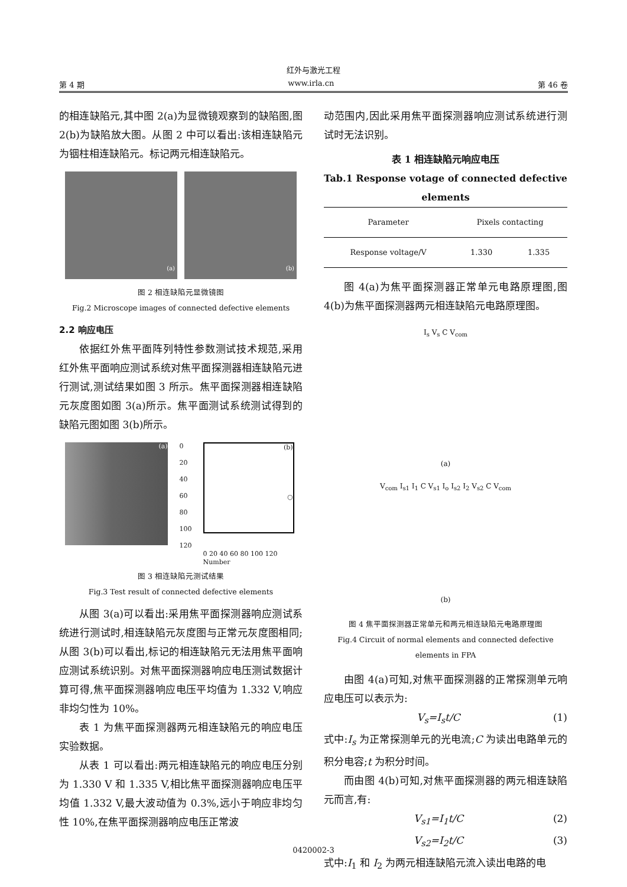红外与激光工程
第 4 期 www.irla.cn 第 46 卷
的相连缺陷元,其中图 2(a)为显微镜观察到的缺陷图,图 2(b)为缺陷放大图。从图 2 中可以看出:该相连缺陷元为铟柱相连缺陷元。标记两元相连缺陷元。
(a)
(b)
图 2 相连缺陷元显微镜图
Fig.2 Microscope images of connected defective elements
2.2 响应电压
依据红外焦平面阵列特性参数测试技术规范,采用红外焦平面响应测试系统对焦平面探测器相连缺陷元进行测试,测试结果如图 3 所示。焦平面探测器相连缺陷元灰度图如图 3(a)所示。焦平面测试系统测试得到的缺陷元图如图 3(b)所示。
(a)
0
20
40
60
80
100
120
(b)
○
0 20 40 60 80 100 120
Number
图 3 相连缺陷元测试结果
Fig.3 Test result of connected defective elements
从图 3(a)可以看出:采用焦平面探测器响应测试系统进行测试时,相连缺陷元灰度图与正常元灰度图相同;从图 3(b)可以看出,标记的相连缺陷元无法用焦平面响应测试系统识别。对焦平面探测器响应电压测试数据计算可得,焦平面探测器响应电压平均值为 1.332 V,响应非均匀性为 10%。
表 1 为焦平面探测器两元相连缺陷元的响应电压实验数据。
从表 1 可以看出:两元相连缺陷元的响应电压分别为 1.330 V 和 1.335 V,相比焦平面探测器响应电压平均值 1.332 V,最大波动值为 0.3%,远小于响应非均匀性 10%,在焦平面探测器响应电压正常波
动范围内,因此采用焦平面探测器响应测试系统进行测试时无法识别。
表 1 相连缺陷元响应电压
Tab.1 Response votage of connected defective elements
| Parameter | Pixels contacting | |
| --- | --- | --- |
| Response voltage/V | 1.330 | 1.335 |
图 4(a)为焦平面探测器正常单元电路原理图,图4(b)为焦平面探测器两元相连缺陷元电路原理图。
I<sub>s</sub> V<sub>s</sub> C V<sub>com</sub>
(a)
V<sub>com</sub> I<sub>s1</sub> I<sub>1</sub> C V<sub>s1</sub> I<sub>o</sub> I<sub>s2</sub> I<sub>2</sub> V<sub>s2</sub> C V<sub>com</sub>
(b)
图 4 焦平面探测器正常单元和两元相连缺陷元电路原理图
Fig.4 Circuit of normal elements and connected defective elements in FPA
由图 4(a)可知,对焦平面探测器的正常探测单元响应电压可以表示为:
V<sub>s</sub>=I<sub>s</sub>t/C (1)
式中:I<sub>s</sub> 为正常探测单元的光电流;C 为读出电路单元的积分电容;t 为积分时间。
而由图 4(b)可知,对焦平面探测器的两元相连缺陷元而言,有:
V<sub>s1</sub>=I<sub>1</sub>t/C (2)
V<sub>s2</sub>=I<sub>2</sub>t/C (3)
式中:I<sub>1</sub> 和 I<sub>2</sub> 为两元相连缺陷元流入读出电路的电
0420002-3